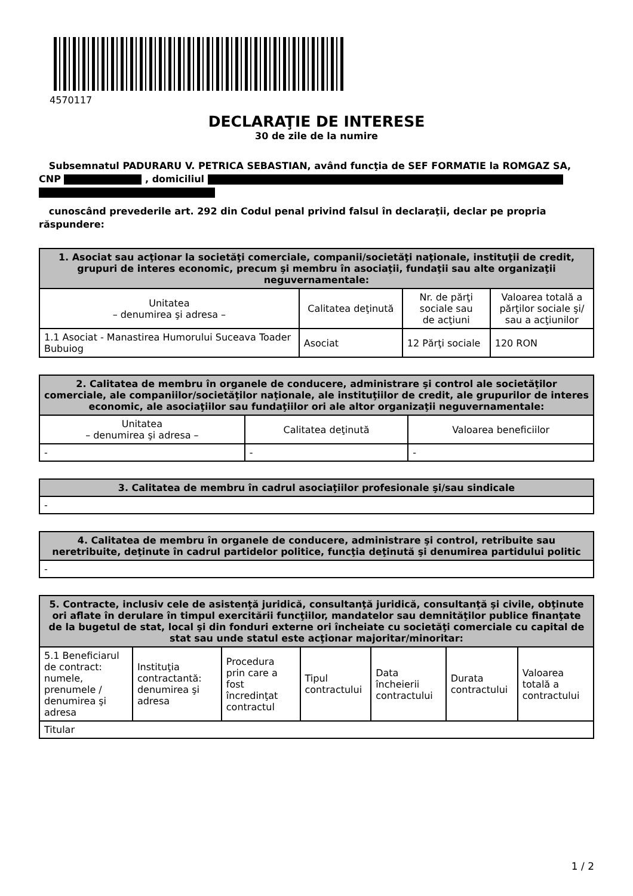4570117
DECLARAŢIE DE INTERESE
30 de zile de la numire
Subsemnatul PADURARU V. PETRICA SEBASTIAN, având funcţia de SEF FORMATIE la ROMGAZ SA, CNP , domiciliul
cunoscând prevederile art. 292 din Codul penal privind falsul în declaraţii, declar pe propria răspundere:
| 1. Asociat sau acţionar la societăţi comerciale, companii/societăţi naţionale, instituţii de credit, grupuri de interes economic, precum şi membru în asociaţii, fundaţii sau alte organizaţii neguvernamentale: | | | |
| --- | --- | --- | --- |
| Unitatea – denumirea şi adresa – | Calitatea deţinută | Nr. de părţi sociale sau de acţiuni | Valoarea totală a părţilor sociale şi/ sau a acţiunilor |
| 1.1 Asociat - Manastirea Humorului Suceava Toader Bubuiog | Asociat | 12 Părţi sociale | 120 RON |
| 2. Calitatea de membru în organele de conducere, administrare şi control ale societăţilor comerciale, ale companiilor/societăţilor naţionale, ale instituţiilor de credit, ale grupurilor de interes economic, ale asociaţiilor sau fundaţiilor ori ale altor organizaţii neguvernamentale: | | |
| --- | --- | --- |
| Unitatea – denumirea şi adresa – | Calitatea deţinută | Valoarea beneficiilor |
| - | - | - |
| 3. Calitatea de membru în cadrul asociaţiilor profesionale şi/sau sindicale |
| --- |
| - |
| 4. Calitatea de membru în organele de conducere, administrare şi control, retribuite sau neretribuite, deţinute în cadrul partidelor politice, funcţia deţinută şi denumirea partidului politic |
| --- |
| - |
| 5. Contracte, inclusiv cele de asistenţă juridică, consultanţă juridică, consultanţă şi civile, obţinute ori aflate în derulare în timpul exercitării funcţiilor, mandatelor sau demnităţilor publice finanţate de la bugetul de stat, local şi din fonduri externe ori încheiate cu societăţi comerciale cu capital de stat sau unde statul este acţionar majoritar/minoritar: | | | | | | |
| --- | --- | --- | --- | --- | --- | --- |
| 5.1 Beneficiarul de contract: numele, prenumele / denumirea şi adresa | Instituţia contractantă: denumirea şi adresa | Procedura prin care a fost încredinţat contractul | Tipul contractului | Data încheierii contractului | Durata contractului | Valoarea totală a contractului |
| Titular | | | | | | |
1 / 2